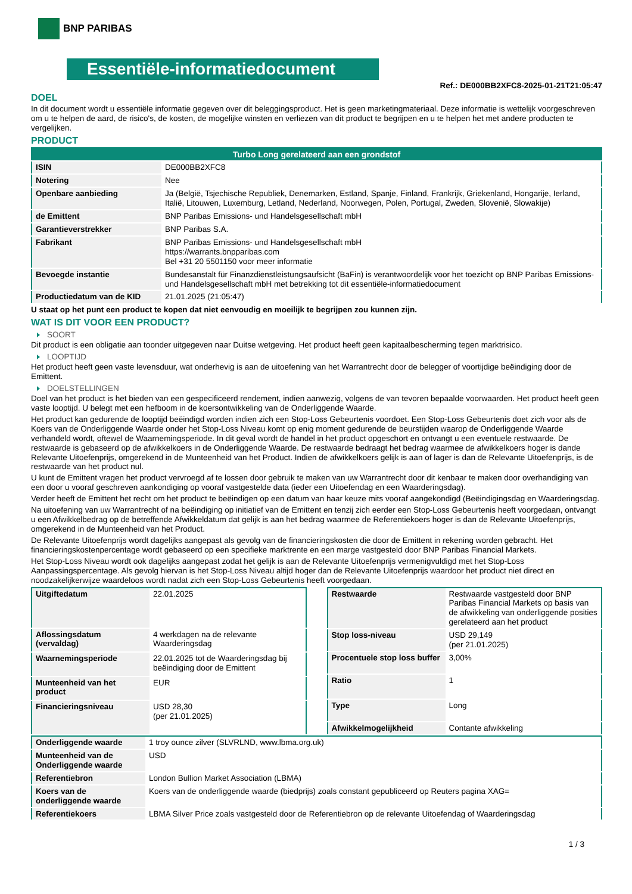BNP PARIBAS
Essentiële-informatiedocument
Ref.: DE000BB2XFC8-2025-01-21T21:05:47
DOEL
In dit document wordt u essentiële informatie gegeven over dit beleggingsproduct. Het is geen marketingmateriaal. Deze informatie is wettelijk voorgeschreven om u te helpen de aard, de risico's, de kosten, de mogelijke winsten en verliezen van dit product te begrijpen en u te helpen het met andere producten te vergelijken.
PRODUCT
| Turbo Long gerelateerd aan een grondstof | |
| --- | --- |
| ISIN | DE000BB2XFC8 |
| Notering | Nee |
| Openbare aanbieding | Ja (België, Tsjechische Republiek, Denemarken, Estland, Spanje, Finland, Frankrijk, Griekenland, Hongarije, Ierland, Italië, Litouwen, Luxemburg, Letland, Nederland, Noorwegen, Polen, Portugal, Zweden, Slovenië, Slowakije) |
| de Emittent | BNP Paribas Emissions- und Handelsgesellschaft mbH |
| Garantieverstrekker | BNP Paribas S.A. |
| Fabrikant | BNP Paribas Emissions- und Handelsgesellschaft mbH https://warrants.bnpparibas.com Bel +31 20 5501150 voor meer informatie |
| Bevoegde instantie | Bundesanstalt für Finanzdienstleistungsaufsicht (BaFin) is verantwoordelijk voor het toezicht op BNP Paribas Emissions- und Handelsgesellschaft mbH met betrekking tot dit essentiële-informatiedocument |
| Productiedatum van de KID | 21.01.2025 (21:05:47) |
U staat op het punt een product te kopen dat niet eenvoudig en moeilijk te begrijpen zou kunnen zijn.
WAT IS DIT VOOR EEN PRODUCT?
SOORT
Dit product is een obligatie aan toonder uitgegeven naar Duitse wetgeving. Het product heeft geen kapitaalbescherming tegen marktrisico.
LOOPTIJD
Het product heeft geen vaste levensduur, wat onderhevig is aan de uitoefening van het Warrantrecht door de belegger of voortijdige beëindiging door de Emittent.
DOELSTELLINGEN
Doel van het product is het bieden van een gespecificeerd rendement, indien aanwezig, volgens de van tevoren bepaalde voorwaarden. Het product heeft geen vaste looptijd. U belegt met een hefboom in de koersontwikkeling van de Onderliggende Waarde.
Het product kan gedurende de looptijd beëindigd worden indien zich een Stop-Loss Gebeurtenis voordoet. Een Stop-Loss Gebeurtenis doet zich voor als de Koers van de Onderliggende Waarde onder het Stop-Loss Niveau komt op enig moment gedurende de beurstijden waarop de Onderliggende Waarde verhandeld wordt, oftewel de Waarnemingsperiode. In dit geval wordt de handel in het product opgeschort en ontvangt u een eventuele restwaarde. De restwaarde is gebaseerd op de afwikkelkoers in de Onderliggende Waarde. De restwaarde bedraagt het bedrag waarmee de afwikkelkoers hoger is dande Relevante Uitoefenprijs, omgerekend in de Munteenheid van het Product. Indien de afwikkelkoers gelijk is aan of lager is dan de Relevante Uitoefenprijs, is de restwaarde van het product nul.
U kunt de Emittent vragen het product vervroegd af te lossen door gebruik te maken van uw Warrantrecht door dit kenbaar te maken door overhandiging van een door u vooraf geschreven aankondiging op vooraf vastgestelde data (ieder een Uitoefendag en een Waarderingsdag).
Verder heeft de Emittent het recht om het product te beëindigen op een datum van haar keuze mits vooraf aangekondigd (Beëindigingsdag en Waarderingsdag.
Na uitoefening van uw Warrantrecht of na beëindiging op initiatief van de Emittent en tenzij zich eerder een Stop-Loss Gebeurtenis heeft voorgedaan, ontvangt u een Afwikkelbedrag op de betreffende Afwikkeldatum dat gelijk is aan het bedrag waarmee de Referentiekoers hoger is dan de Relevante Uitoefenprijs, omgerekend in de Munteenheid van het Product.
De Relevante Uitoefenprijs wordt dagelijks aangepast als gevolg van de financieringskosten die door de Emittent in rekening worden gebracht. Het financieringskostenpercentage wordt gebaseerd op een specifieke marktrente en een marge vastgesteld door BNP Paribas Financial Markets.
Het Stop-Loss Niveau wordt ook dagelijks aangepast zodat het gelijk is aan de Relevante Uitoefenprijs vermenigvuldigd met het Stop-Loss Aanpassingspercentage. Als gevolg hiervan is het Stop-Loss Niveau altijd hoger dan de Relevante Uitoefenprijs waardoor het product niet direct en noodzakelijkerwijze waardeloos wordt nadat zich een Stop-Loss Gebeurtenis heeft voorgedaan.
| Uitgiftedatum | 22.01.2025 |
| Aflossingsdatum (vervaldag) | 4 werkdagen na de relevante Waarderingsdag |
| Waarnemingsperiode | 22.01.2025 tot de Waarderingsdag bij beëindiging door de Emittent |
| Munteenheid van het product | EUR |
| Financieringsniveau | USD 28,30 (per 21.01.2025) |
| Restwaarde | Restwaarde vastgesteld door BNP Paribas Financial Markets op basis van de afwikkeling van onderliggende posities gerelateerd aan het product |
| Stop loss-niveau | USD 29,149 (per 21.01.2025) |
| Procentuele stop loss buffer | 3,00% |
| Ratio | 1 |
| Type | Long |
| Afwikkelmogelijkheid | Contante afwikkeling |
| Onderliggende waarde | 1 troy ounce zilver (SLVRLND, www.lbma.org.uk) |
| Munteenheid van de Onderliggende waarde | USD |
| Referentiebron | London Bullion Market Association (LBMA) |
| Koers van de onderliggende waarde | Koers van de onderliggende waarde (biedprijs) zoals constant gepubliceerd op Reuters pagina XAG= |
| Referentiekoers | LBMA Silver Price zoals vastgesteld door de Referentiebron op de relevante Uitoefendag of Waarderingsdag |
1 / 3